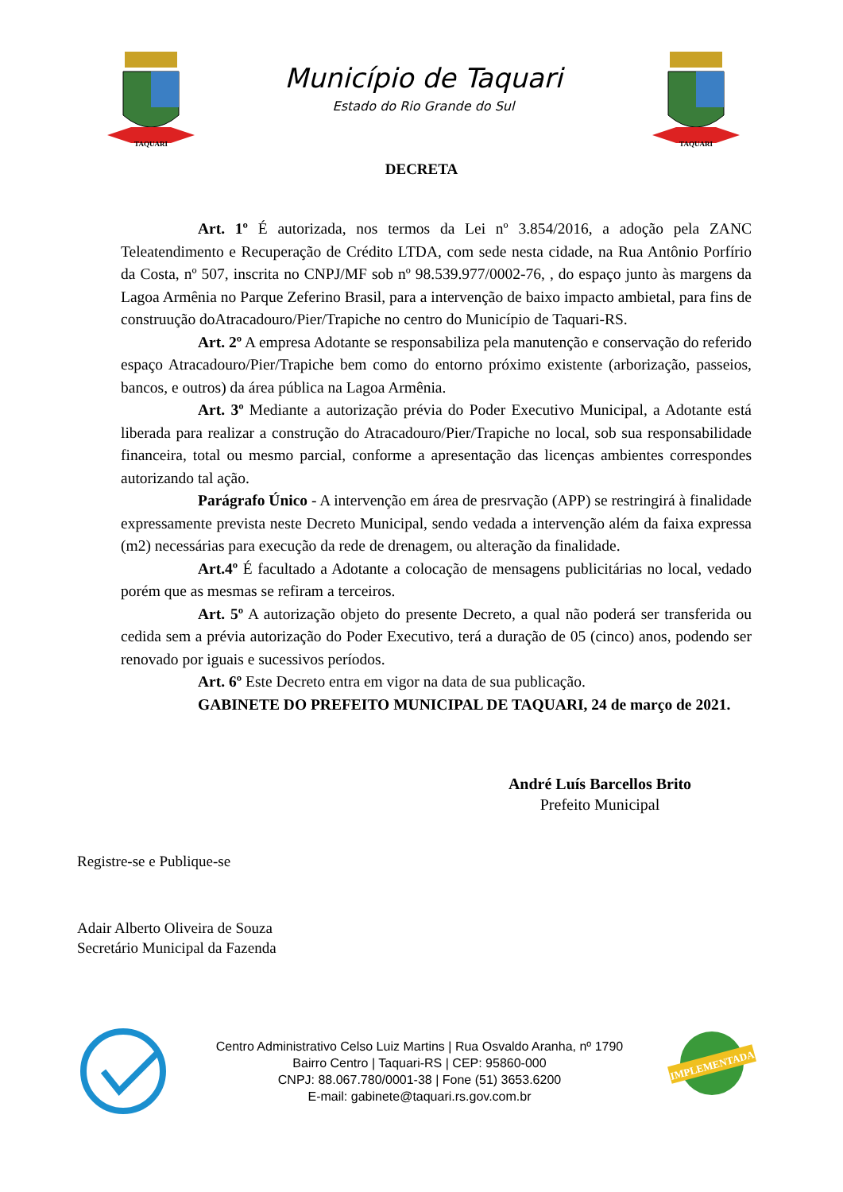TAQUARI
Município de Taquari
Estado do Rio Grande do Sul
TAQUARI
DECRETA
Art. 1º É autorizada, nos termos da Lei nº 3.854/2016, a adoção pela ZANC Teleatendimento e Recuperação de Crédito LTDA, com sede nesta cidade, na Rua Antônio Porfírio da Costa, nº 507, inscrita no CNPJ/MF sob nº 98.539.977/0002-76, , do espaço junto às margens da Lagoa Armênia no Parque Zeferino Brasil, para a intervenção de baixo impacto ambietal, para fins de construução doAtracadouro/Pier/Trapiche no centro do Município de Taquari-RS.
Art. 2º A empresa Adotante se responsabiliza pela manutenção e conservação do referido espaço Atracadouro/Pier/Trapiche bem como do entorno próximo existente (arborização, passeios, bancos, e outros) da área pública na Lagoa Armênia.
Art. 3º Mediante a autorização prévia do Poder Executivo Municipal, a Adotante está liberada para realizar a construção do Atracadouro/Pier/Trapiche no local, sob sua responsabilidade financeira, total ou mesmo parcial, conforme a apresentação das licenças ambientes correspondes autorizando tal ação.
Parágrafo Único - A intervenção em área de presrvação (APP) se restringirá à finalidade expressamente prevista neste Decreto Municipal, sendo vedada a intervenção além da faixa expressa (m2) necessárias para execução da rede de drenagem, ou alteração da finalidade.
Art.4º É facultado a Adotante a colocação de mensagens publicitárias no local, vedado porém que as mesmas se refiram a terceiros.
Art. 5º A autorização objeto do presente Decreto, a qual não poderá ser transferida ou cedida sem a prévia autorização do Poder Executivo, terá a duração de 05 (cinco) anos, podendo ser renovado por iguais e sucessivos períodos.
Art. 6º Este Decreto entra em vigor na data de sua publicação.
GABINETE DO PREFEITO MUNICIPAL DE TAQUARI, 24 de março de 2021.
André Luís Barcellos Brito
Prefeito Municipal
Registre-se e Publique-se
Adair Alberto Oliveira de Souza
Secretário Municipal da Fazenda
Centro Administrativo Celso Luiz Martins | Rua Osvaldo Aranha, nº 1790
Bairro Centro | Taquari-RS | CEP: 95860-000
CNPJ: 88.067.780/0001-38 | Fone (51) 3653.6200
E-mail: gabinete@taquari.rs.gov.com.br
IMPLEMENTADA